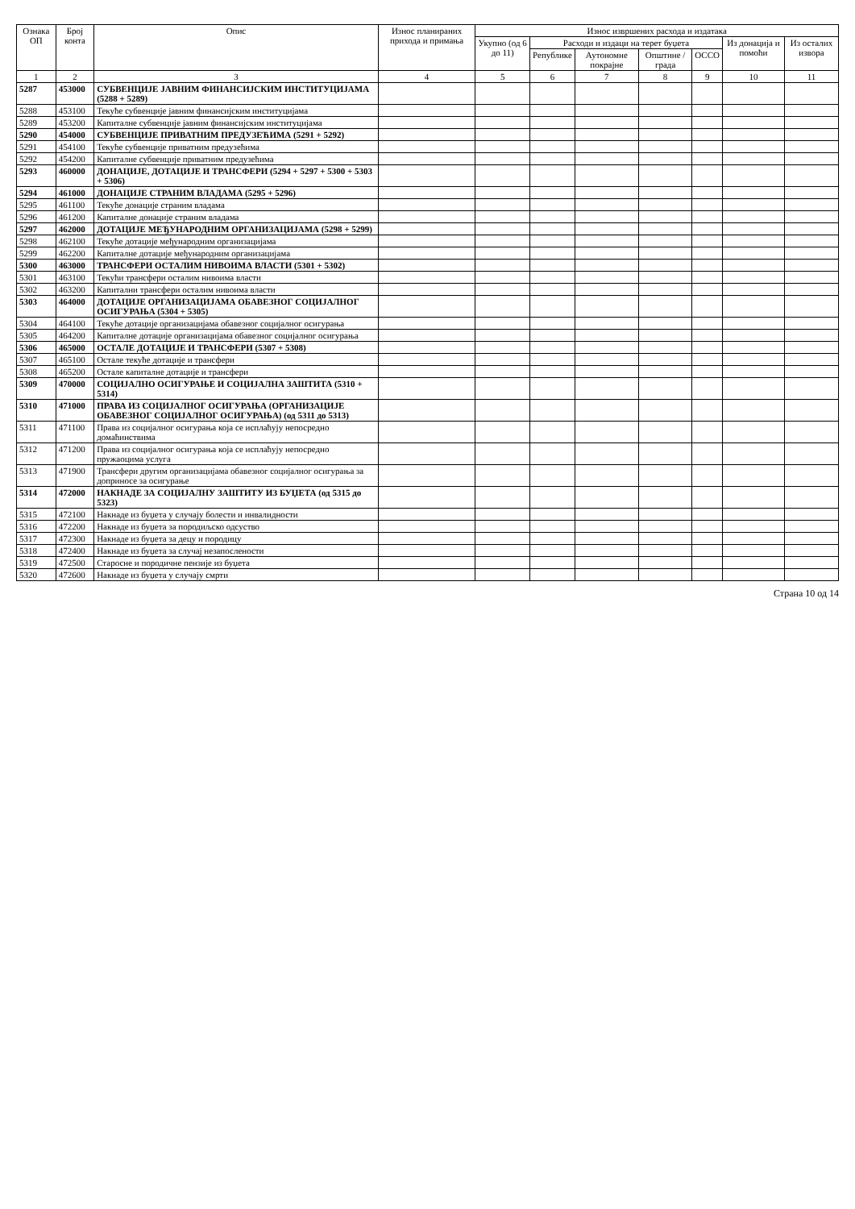| Ознака ОП | Број конта | Опис | Износ планираних прихода и примања | Износ извршених расхода и издатака | | | | | | |
| --- | --- | --- | --- | --- | --- | --- | --- | --- | --- | --- |
| | | | | Укупно (од 6 до 11) | Расходи и издаци на терет буџета | | | | Из донација и помоћи | Из осталих извора |
| | | | | | Републике | Аутономне покрајне | Општине / града | ОСCO | | |
| 1 | 2 | 3 | 4 | 5 | 6 | 7 | 8 | 9 | 10 | 11 |
| 5287 | 453000 | СУБВЕНЦИЈЕ ЈАВНИМ ФИНАНСИЈСКИМ ИНСТИТУЦИЈАМА (5288 + 5289) | | | | | | | | |
| 5288 | 453100 | Текуће субвенције јавним финансијским институцијама | | | | | | | | |
| 5289 | 453200 | Капиталне субвенције јавним финансијским институцијама | | | | | | | | |
| 5290 | 454000 | СУБВЕНЦИЈЕ ПРИВАТНИМ ПРЕДУЗЕЋИМА (5291 + 5292) | | | | | | | | |
| 5291 | 454100 | Текуће субвенције приватним предузећима | | | | | | | | |
| 5292 | 454200 | Капиталне субвенције приватним предузећима | | | | | | | | |
| 5293 | 460000 | ДОНАЦИЈЕ, ДОТАЦИЈЕ И ТРАНСФЕРИ (5294 + 5297 + 5300 + 5303 + 5306) | | | | | | | | |
| 5294 | 461000 | ДОНАЦИЈЕ СТРАНИМ ВЛАДАМА (5295 + 5296) | | | | | | | | |
| 5295 | 461100 | Текуће донације страним владама | | | | | | | | |
| 5296 | 461200 | Капиталне донације страним владама | | | | | | | | |
| 5297 | 462000 | ДОТАЦИЈЕ МЕЂУНАРОДНИМ ОРГАНИЗАЦИЈАМА (5298 + 5299) | | | | | | | | |
| 5298 | 462100 | Текуће дотације међународним организацијама | | | | | | | | |
| 5299 | 462200 | Капиталне дотације међународним организацијама | | | | | | | | |
| 5300 | 463000 | ТРАНСФЕРИ ОСТАЛИМ НИВОИМА ВЛАСТИ (5301 + 5302) | | | | | | | | |
| 5301 | 463100 | Текући трансфери осталим нивоима власти | | | | | | | | |
| 5302 | 463200 | Капитални трансфери осталим нивоима власти | | | | | | | | |
| 5303 | 464000 | ДОТАЦИЈЕ ОРГАНИЗАЦИЈАМА ОБАВЕЗНОГ СОЦИЈАЛНОГ ОСИГУРАЊА (5304 + 5305) | | | | | | | | |
| 5304 | 464100 | Текуће дотације организацијама обавезног социјалног осигурања | | | | | | | | |
| 5305 | 464200 | Капиталне дотације организацијама обавезног социјалног осигурања | | | | | | | | |
| 5306 | 465000 | ОСТАЛЕ ДОТАЦИЈЕ И ТРАНСФЕРИ (5307 + 5308) | | | | | | | | |
| 5307 | 465100 | Остале текуће дотације и трансфери | | | | | | | | |
| 5308 | 465200 | Остале капиталне дотације и трансфери | | | | | | | | |
| 5309 | 470000 | СОЦИЈАЛНО ОСИГУРАЊЕ И СОЦИЈАЛНА ЗАШТИТА (5310 + 5314) | | | | | | | | |
| 5310 | 471000 | ПРАВА ИЗ СОЦИЈАЛНОГ ОСИГУРАЊА (ОРГАНИЗАЦИЈЕ ОБАВЕЗНОГ СОЦИЈАЛНОГ ОСИГУРАЊА) (од 5311 до 5313) | | | | | | | | |
| 5311 | 471100 | Права из социјалног осигурања која се исплаћују непосредно домаћинствима | | | | | | | | |
| 5312 | 471200 | Права из социјалног осигурања која се исплаћују непосредно пружаоцима услуга | | | | | | | | |
| 5313 | 471900 | Трансфери другим организацијама обавезног социјалног осигурања за доприносе за осигурање | | | | | | | | |
| 5314 | 472000 | НАКНАДЕ ЗА СОЦИЈАЛНУ ЗАШТИТУ ИЗ БУЏЕТА (од 5315 до 5323) | | | | | | | | |
| 5315 | 472100 | Накнаде из буџета у случају болести и инвалидности | | | | | | | | |
| 5316 | 472200 | Накнаде из буџета за породиљско одсуство | | | | | | | | |
| 5317 | 472300 | Накнаде из буџета за децу и породицу | | | | | | | | |
| 5318 | 472400 | Накнаде из буџета за случај незапослености | | | | | | | | |
| 5319 | 472500 | Старосне и породичне пензије из буџета | | | | | | | | |
| 5320 | 472600 | Накнаде из буџета у случају смрти | | | | | | | | |
Страна 10 од 14